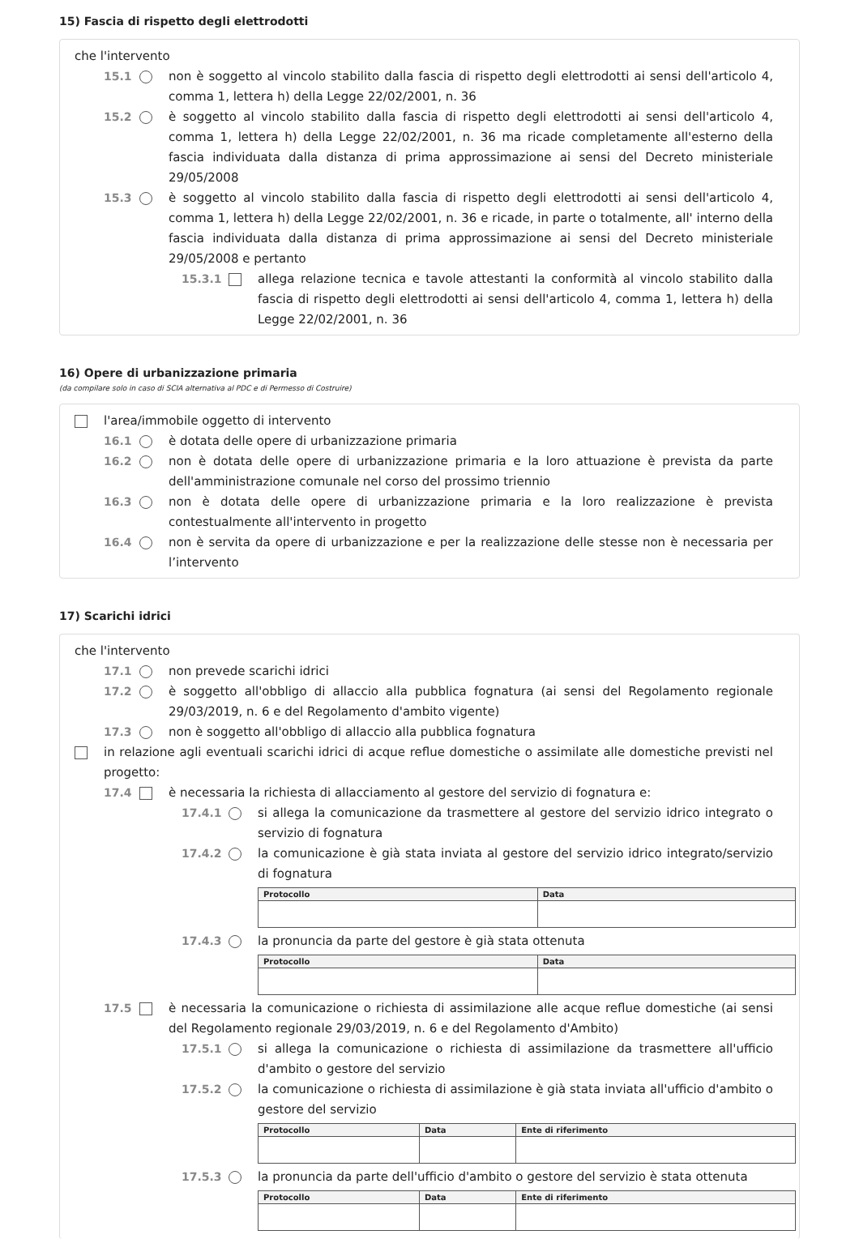15) Fascia di rispetto degli elettrodotti
che l'intervento
15.1 non è soggetto al vincolo stabilito dalla fascia di rispetto degli elettrodotti ai sensi dell'articolo 4, comma 1, lettera h) della Legge 22/02/2001, n. 36
15.2 è soggetto al vincolo stabilito dalla fascia di rispetto degli elettrodotti ai sensi dell'articolo 4, comma 1, lettera h) della Legge 22/02/2001, n. 36 ma ricade completamente all'esterno della fascia individuata dalla distanza di prima approssimazione ai sensi del Decreto ministeriale 29/05/2008
15.3 è soggetto al vincolo stabilito dalla fascia di rispetto degli elettrodotti ai sensi dell'articolo 4, comma 1, lettera h) della Legge 22/02/2001, n. 36 e ricade, in parte o totalmente, all' interno della fascia individuata dalla distanza di prima approssimazione ai sensi del Decreto ministeriale 29/05/2008 e pertanto
15.3.1 allega relazione tecnica e tavole attestanti la conformità al vincolo stabilito dalla fascia di rispetto degli elettrodotti ai sensi dell'articolo 4, comma 1, lettera h) della Legge 22/02/2001, n. 36
16) Opere di urbanizzazione primaria
(da compilare solo in caso di SCIA alternativa al PDC e di Permesso di Costruire)
l'area/immobile oggetto di intervento
16.1 è dotata delle opere di urbanizzazione primaria
16.2 non è dotata delle opere di urbanizzazione primaria e la loro attuazione è prevista da parte dell'amministrazione comunale nel corso del prossimo triennio
16.3 non è dotata delle opere di urbanizzazione primaria e la loro realizzazione è prevista contestualmente all'intervento in progetto
16.4 non è servita da opere di urbanizzazione e per la realizzazione delle stesse non è necessaria per l’intervento
17) Scarichi idrici
che l'intervento
17.1 non prevede scarichi idrici
17.2 è soggetto all'obbligo di allaccio alla pubblica fognatura (ai sensi del Regolamento regionale 29/03/2019, n. 6 e del Regolamento d'ambito vigente)
17.3 non è soggetto all'obbligo di allaccio alla pubblica fognatura
in relazione agli eventuali scarichi idrici di acque reflue domestiche o assimilate alle domestiche previsti nel progetto:
17.4 è necessaria la richiesta di allacciamento al gestore del servizio di fognatura e:
17.4.1 si allega la comunicazione da trasmettere al gestore del servizio idrico integrato o servizio di fognatura
17.4.2 la comunicazione è già stata inviata al gestore del servizio idrico integrato/servizio di fognatura
| Protocollo | Data |
| --- | --- |
17.4.3 la pronuncia da parte del gestore è già stata ottenuta
| Protocollo | Data |
| --- | --- |
17.5 è necessaria la comunicazione o richiesta di assimilazione alle acque reflue domestiche (ai sensi del Regolamento regionale 29/03/2019, n. 6 e del Regolamento d'Ambito)
17.5.1 si allega la comunicazione o richiesta di assimilazione da trasmettere all'ufficio d'ambito o gestore del servizio
17.5.2 la comunicazione o richiesta di assimilazione è già stata inviata all'ufficio d'ambito o gestore del servizio
| Protocollo | Data | Ente di riferimento |
| --- | --- | --- |
17.5.3 la pronuncia da parte dell'ufficio d'ambito o gestore del servizio è stata ottenuta
| Protocollo | Data | Ente di riferimento |
| --- | --- | --- |